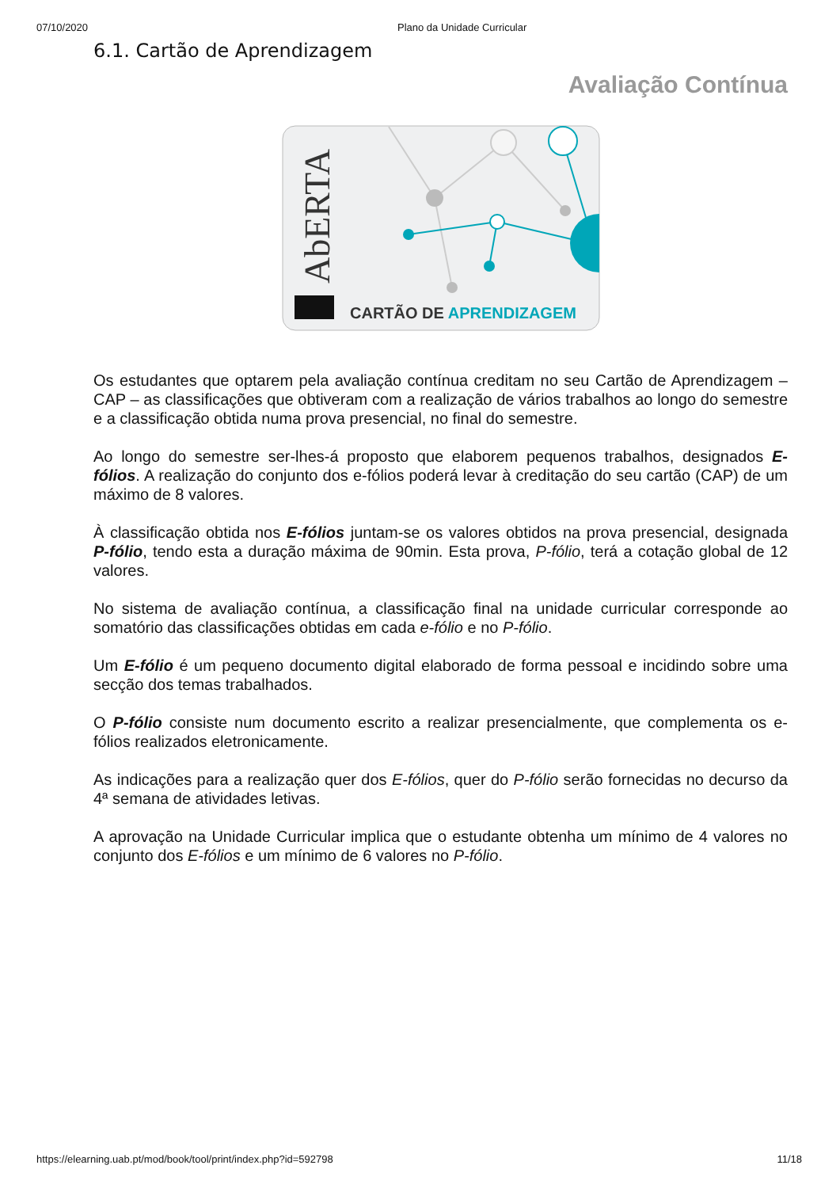07/10/2020 Plano da Unidade Curricular
6.1. Cartão de Aprendizagem
Avaliação Contínua
AbERTA
CARTÃO DE APRENDIZAGEM
Os estudantes que optarem pela avaliação contínua creditam no seu Cartão de Aprendizagem – CAP – as classificações que obtiveram com a realização de vários trabalhos ao longo do semestre e a classificação obtida numa prova presencial, no final do semestre.
Ao longo do semestre ser-lhes-á proposto que elaborem pequenos trabalhos, designados E-fólios. A realização do conjunto dos e-fólios poderá levar à creditação do seu cartão (CAP) de um máximo de 8 valores.
À classificação obtida nos E-fólios juntam-se os valores obtidos na prova presencial, designada P-fólio, tendo esta a duração máxima de 90min. Esta prova, P-fólio, terá a cotação global de 12 valores.
No sistema de avaliação contínua, a classificação final na unidade curricular corresponde ao somatório das classificações obtidas em cada e-fólio e no P-fólio.
Um E-fólio é um pequeno documento digital elaborado de forma pessoal e incidindo sobre uma secção dos temas trabalhados.
O P-fólio consiste num documento escrito a realizar presencialmente, que complementa os e-fólios realizados eletronicamente.
As indicações para a realização quer dos E-fólios, quer do P-fólio serão fornecidas no decurso da 4ª semana de atividades letivas.
A aprovação na Unidade Curricular implica que o estudante obtenha um mínimo de 4 valores no conjunto dos E-fólios e um mínimo de 6 valores no P-fólio.
https://elearning.uab.pt/mod/book/tool/print/index.php?id=592798 11/18